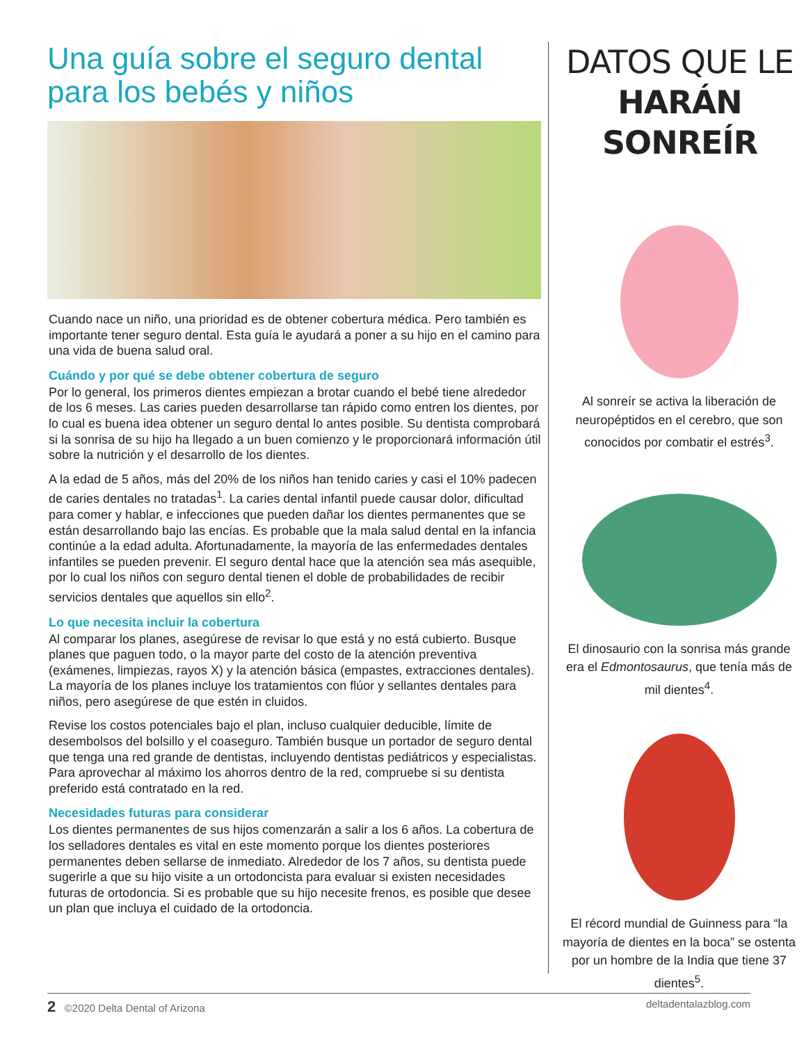Una guía sobre el seguro dental para los bebés y niños
Cuando nace un niño, una prioridad es de obtener cobertura médica. Pero también es importante tener seguro dental. Esta guía le ayudará a poner a su hijo en el camino para una vida de buena salud oral.
Cuándo y por qué se debe obtener cobertura de seguro
Por lo general, los primeros dientes empiezan a brotar cuando el bebé tiene alrededor de los 6 meses. Las caries pueden desarrollarse tan rápido como entren los dientes, por lo cual es buena idea obtener un seguro dental lo antes posible. Su dentista comprobará si la sonrisa de su hijo ha llegado a un buen comienzo y le proporcionará información útil sobre la nutrición y el desarrollo de los dientes.
A la edad de 5 años, más del 20% de los niños han tenido caries y casi el 10% padecen de caries dentales no tratadas<sup>1</sup>. La caries dental infantil puede causar dolor, dificultad para comer y hablar, e infecciones que pueden dañar los dientes permanentes que se están desarrollando bajo las encías. Es probable que la mala salud dental en la infancia continúe a la edad adulta. Afortunadamente, la mayoría de las enfermedades dentales infantiles se pueden prevenir. El seguro dental hace que la atención sea más asequible, por lo cual los niños con seguro dental tienen el doble de probabilidades de recibir servicios dentales que aquellos sin ello<sup>2</sup>.
Lo que necesita incluir la cobertura
Al comparar los planes, asegúrese de revisar lo que está y no está cubierto. Busque planes que paguen todo, o la mayor parte del costo de la atención preventiva (exámenes, limpiezas, rayos X) y la atención básica (empastes, extracciones dentales). La mayoría de los planes incluye los tratamientos con flúor y sellantes dentales para niños, pero asegúrese de que estén in cluidos.
Revise los costos potenciales bajo el plan, incluso cualquier deducible, límite de desembolsos del bolsillo y el coaseguro. También busque un portador de seguro dental que tenga una red grande de dentistas, incluyendo dentistas pediátricos y especialistas. Para aprovechar al máximo los ahorros dentro de la red, compruebe si su dentista preferido está contratado en la red.
Necesidades futuras para considerar
Los dientes permanentes de sus hijos comenzarán a salir a los 6 años. La cobertura de los selladores dentales es vital en este momento porque los dientes posteriores permanentes deben sellarse de inmediato. Alrededor de los 7 años, su dentista puede sugerirle a que su hijo visite a un ortodoncista para evaluar si existen necesidades futuras de ortodoncia. Si es probable que su hijo necesite frenos, es posible que desee un plan que incluya el cuidado de la ortodoncia.
DATOS QUE LE
HARÁN SONREÍR
Al sonreír se activa la liberación de neuropéptidos en el cerebro, que son conocidos por combatir el estrés<sup>3</sup>.
El dinosaurio con la sonrisa más grande era el Edmontosaurus, que tenía más de mil dientes<sup>4</sup>.
El récord mundial de Guinness para “la mayoría de dientes en la boca” se ostenta por un hombre de la India que tiene 37 dientes<sup>5</sup>.
2 ©2020 Delta Dental of Arizona deltadentalazblog.com